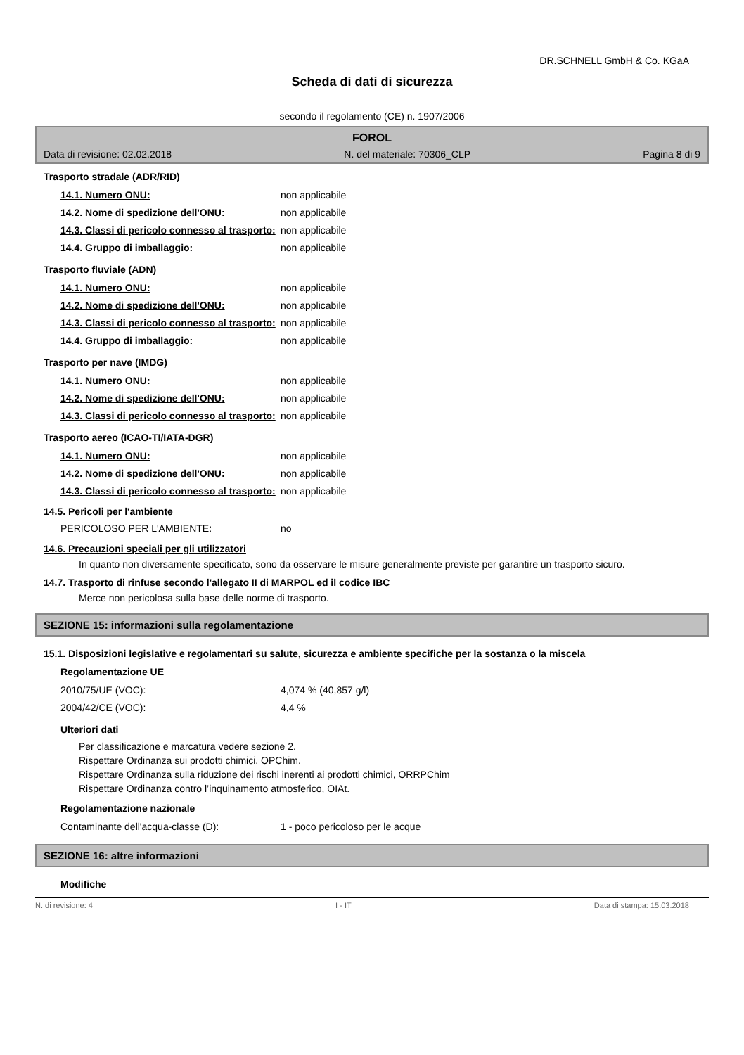DR.SCHNELL GmbH & Co. KGaA
Scheda di dati di sicurezza
secondo il regolamento (CE) n. 1907/2006
FOROL
Data di revisione: 02.02.2018 N. del materiale: 70306_CLP Pagina 8 di 9
Trasporto stradale (ADR/RID)
14.1. Numero ONU: non applicabile
14.2. Nome di spedizione dell'ONU: non applicabile
14.3. Classi di pericolo connesso al trasporto: non applicabile
14.4. Gruppo di imballaggio: non applicabile
Trasporto fluviale (ADN)
14.1. Numero ONU: non applicabile
14.2. Nome di spedizione dell'ONU: non applicabile
14.3. Classi di pericolo connesso al trasporto: non applicabile
14.4. Gruppo di imballaggio: non applicabile
Trasporto per nave (IMDG)
14.1. Numero ONU: non applicabile
14.2. Nome di spedizione dell'ONU: non applicabile
14.3. Classi di pericolo connesso al trasporto: non applicabile
Trasporto aereo (ICAO-TI/IATA-DGR)
14.1. Numero ONU: non applicabile
14.2. Nome di spedizione dell'ONU: non applicabile
14.3. Classi di pericolo connesso al trasporto: non applicabile
14.5. Pericoli per l'ambiente
PERICOLOSO PER L'AMBIENTE: no
14.6. Precauzioni speciali per gli utilizzatori
In quanto non diversamente specificato, sono da osservare le misure generalmente previste per garantire un trasporto sicuro.
14.7. Trasporto di rinfuse secondo l'allegato II di MARPOL ed il codice IBC
Merce non pericolosa sulla base delle norme di trasporto.
SEZIONE 15: informazioni sulla regolamentazione
15.1. Disposizioni legislative e regolamentari su salute, sicurezza e ambiente specifiche per la sostanza o la miscela
Regolamentazione UE
2010/75/UE (VOC): 4,074 % (40,857 g/l)
2004/42/CE (VOC): 4,4 %
Ulteriori dati
Per classificazione e marcatura vedere sezione 2.
Rispettare Ordinanza sui prodotti chimici, OPChim.
Rispettare Ordinanza sulla riduzione dei rischi inerenti ai prodotti chimici, ORRPChim
Rispettare Ordinanza contro l’inquinamento atmosferico, OIAt.
Regolamentazione nazionale
Contaminante dell'acqua-classe (D): 1 - poco pericoloso per le acque
SEZIONE 16: altre informazioni
Modifiche
N. di revisione: 4 I - IT Data di stampa: 15.03.2018